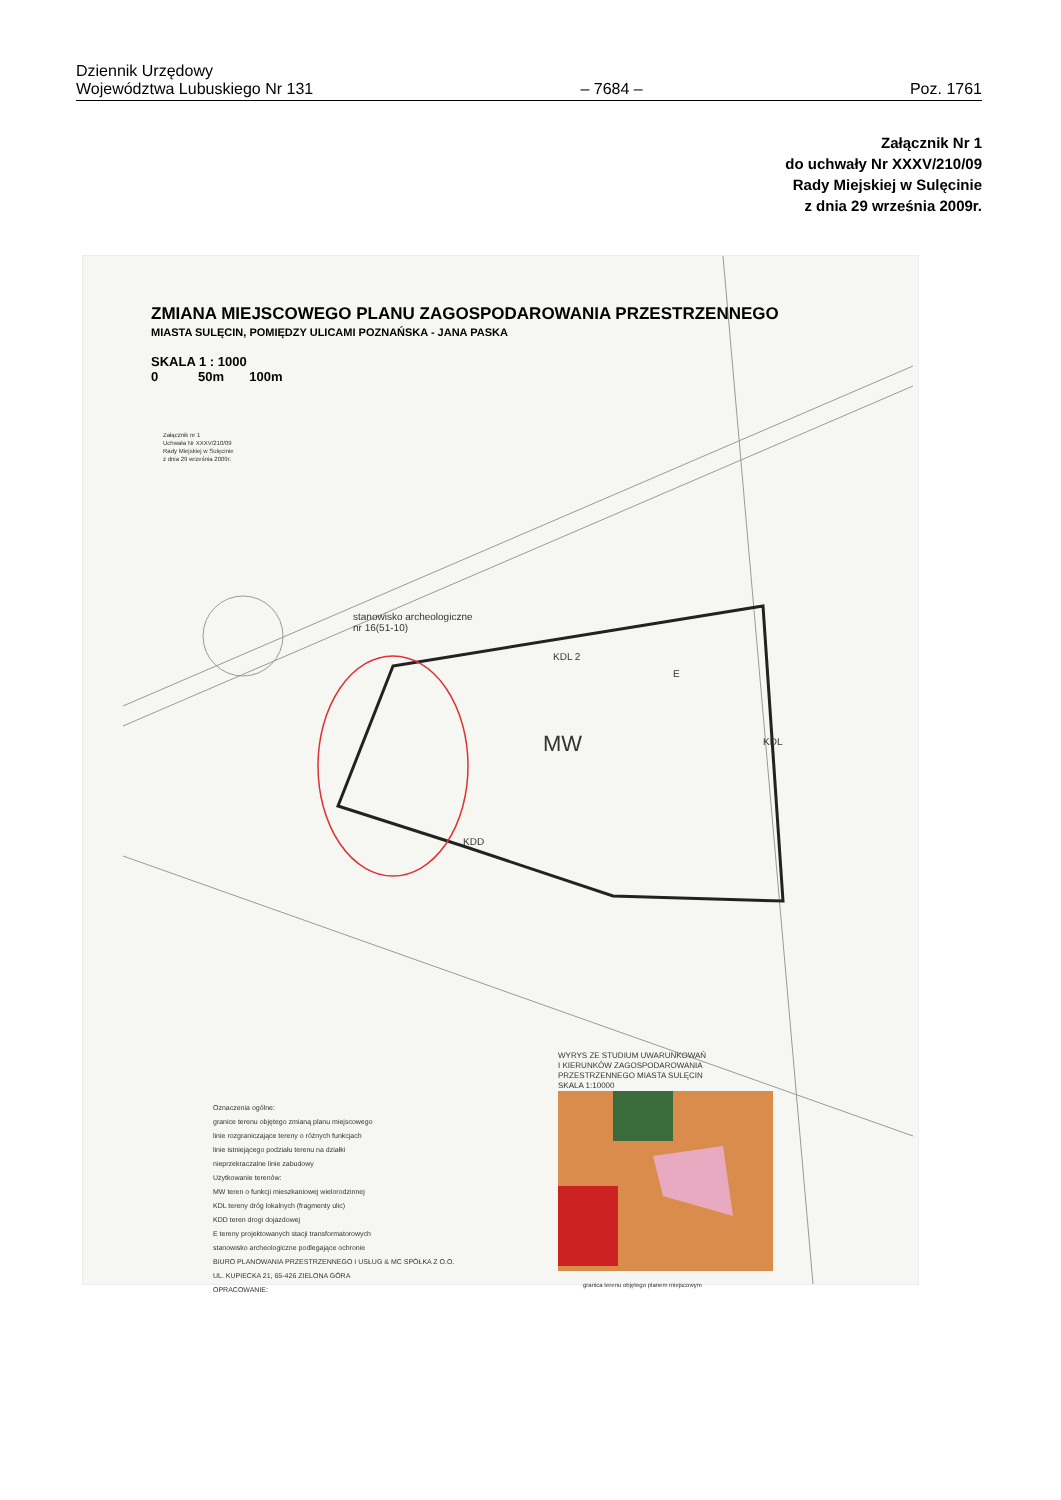Dziennik Urzędowy
Województwa Lubuskiego Nr 131
– 7684 –
Poz. 1761
Załącznik Nr 1
do uchwały Nr XXXV/210/09
Rady Miejskiej w Sulęcinie
z dnia 29 września 2009r.
ZMIANA MIEJSCOWEGO PLANU ZAGOSPODAROWANIA PRZESTRZENNEGO
MIASTA SULĘCIN, POMIĘDZY ULICAMI POZNAŃSKA - JANA PASKA
SKALA 1 : 1000
0 50m 100m
Załącznik nr 1
Uchwała Nr XXXV/210/09
Rady Miejskiej w Sulęcinie
z dnia 29 września 2009r.
stanowisko archeologiczne
nr 16(51-10)
KDL 2
E
KDL
MW
KDD
Oznaczenia ogólne:
granice terenu objętego zmianą planu miejscowego
linie rozgraniczające tereny o różnych funkcjach
linie istniejącego podziału terenu na działki
nieprzekraczalne linie zabudowy
Użytkowanie terenów:
MW teren o funkcji mieszkaniowej wielorodzinnej
KDL tereny dróg lokalnych (fragmenty ulic)
KDD teren drogi dojazdowej
E tereny projektowanych stacji transformatorowych
stanowisko archeologiczne podlegające ochronie
BIURO PLANOWANIA PRZESTRZENNEGO I USŁUG & MC SPÓŁKA Z O.O.
UL. KUPIECKA 21, 65-426 ZIELONA GÓRA
OPRACOWANIE:
WYRYS ZE STUDIUM UWARUNKOWAŃ
I KIERUNKÓW ZAGOSPODAROWANIA
PRZESTRZENNEGO MIASTA SULĘCIN
SKALA 1:10000
granica terenu objętego planem miejscowym